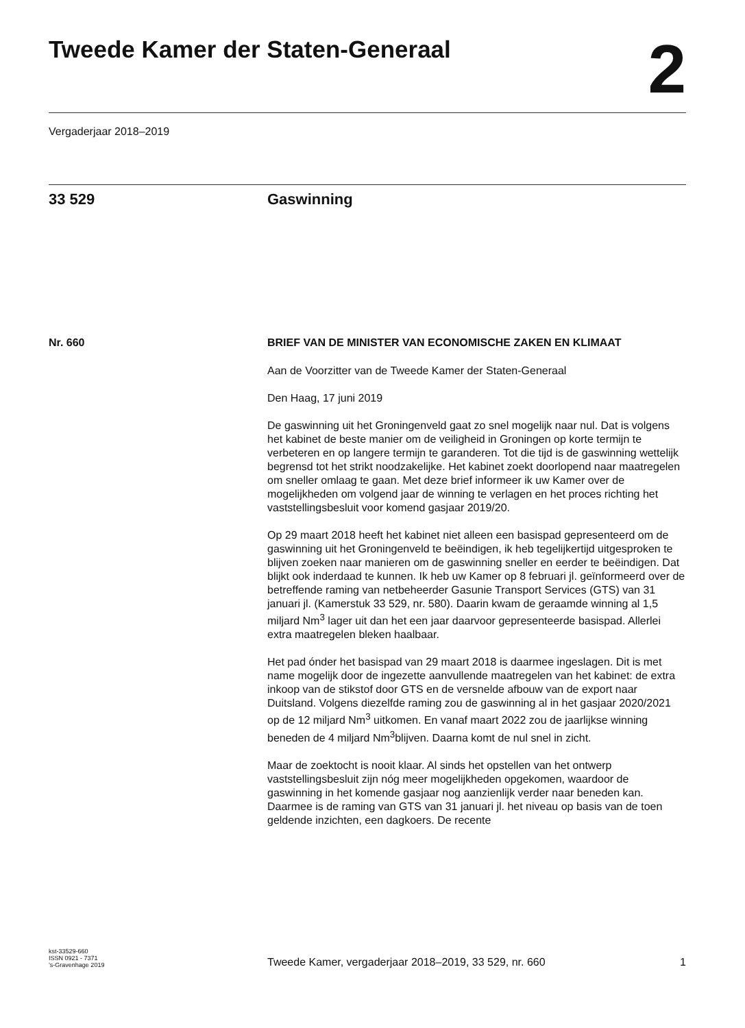Tweede Kamer der Staten-Generaal
2
Vergaderjaar 2018–2019
33 529 Gaswinning
Nr. 660 BRIEF VAN DE MINISTER VAN ECONOMISCHE ZAKEN EN KLIMAAT
Aan de Voorzitter van de Tweede Kamer der Staten-Generaal
Den Haag, 17 juni 2019
De gaswinning uit het Groningenveld gaat zo snel mogelijk naar nul. Dat is volgens het kabinet de beste manier om de veiligheid in Groningen op korte termijn te verbeteren en op langere termijn te garanderen. Tot die tijd is de gaswinning wettelijk begrensd tot het strikt noodzakelijke. Het kabinet zoekt doorlopend naar maatregelen om sneller omlaag te gaan. Met deze brief informeer ik uw Kamer over de mogelijkheden om volgend jaar de winning te verlagen en het proces richting het vaststellingsbesluit voor komend gasjaar 2019/20.
Op 29 maart 2018 heeft het kabinet niet alleen een basispad gepresenteerd om de gaswinning uit het Groningenveld te beëindigen, ik heb tegelijkertijd uitgesproken te blijven zoeken naar manieren om de gaswinning sneller en eerder te beëindigen. Dat blijkt ook inderdaad te kunnen. Ik heb uw Kamer op 8 februari jl. geïnformeerd over de betreffende raming van netbeheerder Gasunie Transport Services (GTS) van 31 januari jl. (Kamerstuk 33 529, nr. 580). Daarin kwam de geraamde winning al 1,5 miljard Nm<sup>3</sup> lager uit dan het een jaar daarvoor gepresenteerde basispad. Allerlei extra maatregelen bleken haalbaar.
Het pad ónder het basispad van 29 maart 2018 is daarmee ingeslagen. Dit is met name mogelijk door de ingezette aanvullende maatregelen van het kabinet: de extra inkoop van de stikstof door GTS en de versnelde afbouw van de export naar Duitsland. Volgens diezelfde raming zou de gaswinning al in het gasjaar 2020/2021 op de 12 miljard Nm<sup>3</sup> uitkomen. En vanaf maart 2022 zou de jaarlijkse winning beneden de 4 miljard Nm<sup>3</sup>blijven. Daarna komt de nul snel in zicht.
Maar de zoektocht is nooit klaar. Al sinds het opstellen van het ontwerp vaststellingsbesluit zijn nóg meer mogelijkheden opgekomen, waardoor de gaswinning in het komende gasjaar nog aanzienlijk verder naar beneden kan. Daarmee is de raming van GTS van 31 januari jl. het niveau op basis van de toen geldende inzichten, een dagkoers. De recente
kst-33529-660
ISSN 0921 - 7371
’s-Gravenhage 2019
Tweede Kamer, vergaderjaar 2018–2019, 33 529, nr. 660
1